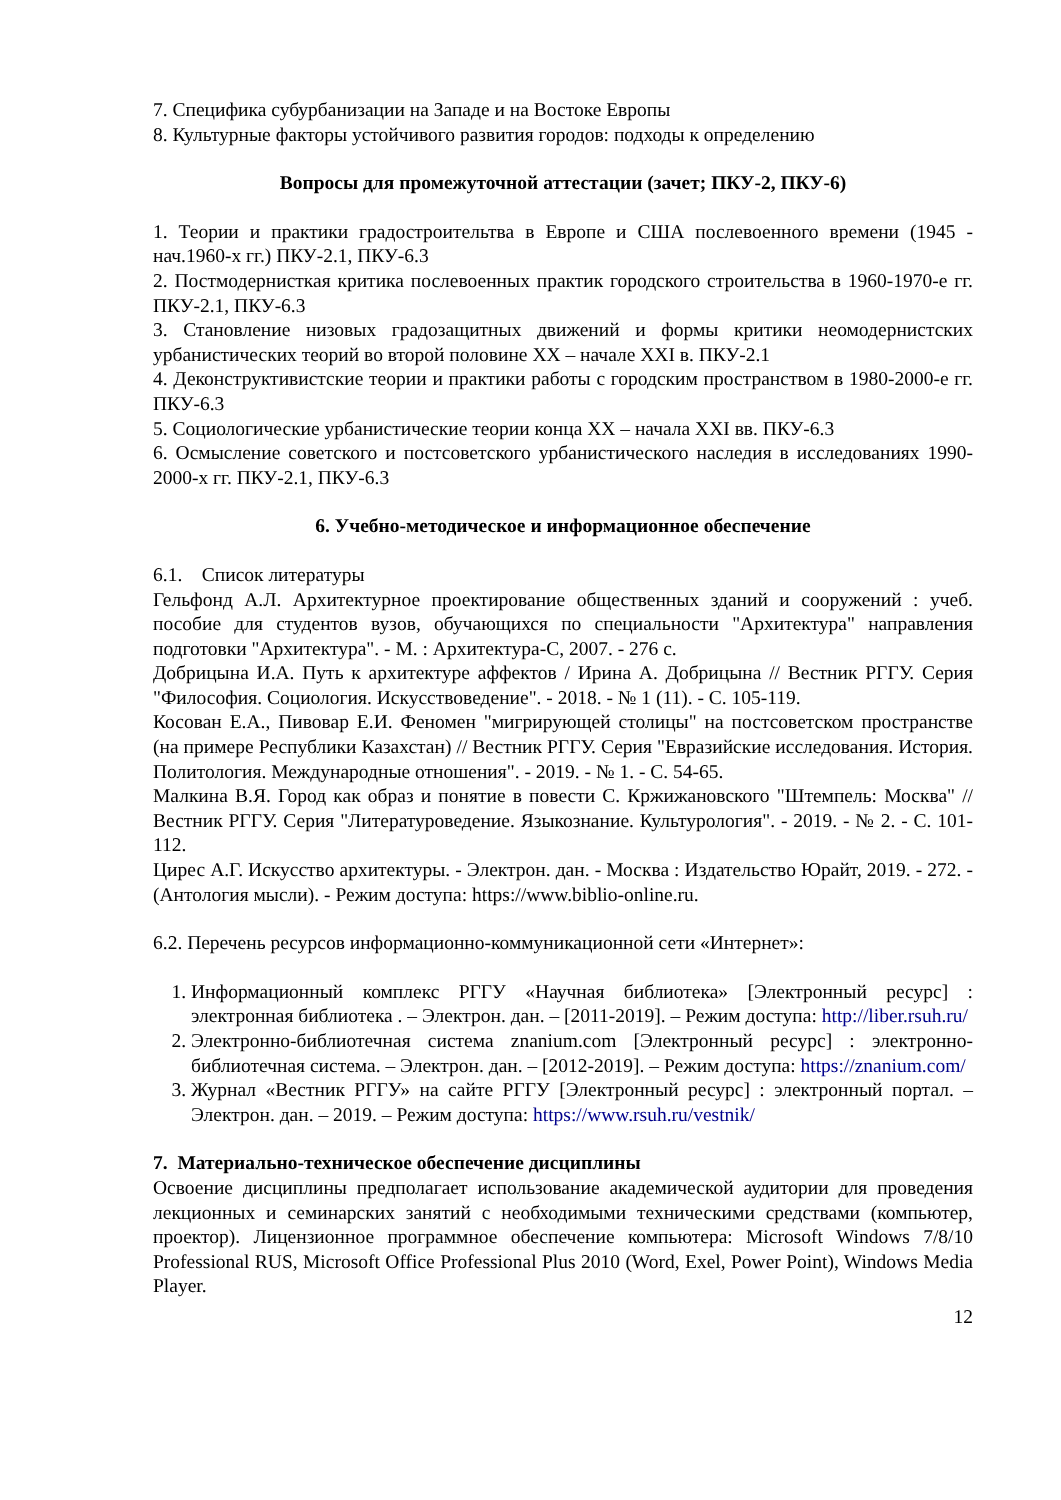7. Специфика субурбанизации на Западе и на Востоке Европы
8. Культурные факторы устойчивого развития городов: подходы к определению
Вопросы для промежуточной аттестации (зачет; ПКУ-2, ПКУ-6)
1. Теории и практики градостроительтва в Европе и США послевоенного времени (1945 - нач.1960-х гг.) ПКУ-2.1, ПКУ-6.3
2. Постмодернисткая критика послевоенных практик городского строительства в 1960-1970-е гг. ПКУ-2.1, ПКУ-6.3
3. Становление низовых градозащитных движений и формы критики неомодернистских урбанистических теорий во второй половине XX – начале XXI в. ПКУ-2.1
4. Деконструктивистские теории и практики работы с городским пространством в 1980-2000-е гг. ПКУ-6.3
5. Социологические урбанистические теории конца XX – начала XXI вв. ПКУ-6.3
6. Осмысление советского и постсоветского урбанистического наследия в исследованиях 1990-2000-х гг. ПКУ-2.1, ПКУ-6.3
6. Учебно-методическое и информационное обеспечение
6.1. Список литературы
Гельфонд А.Л. Архитектурное проектирование общественных зданий и сооружений : учеб. пособие для студентов вузов, обучающихся по специальности "Архитектура" направления подготовки "Архитектура". - М. : Архитектура-С, 2007. - 276 с.
Добрицына И.А. Путь к архитектуре аффектов / Ирина А. Добрицына // Вестник РГГУ. Серия "Философия. Социология. Искусствоведение". - 2018. - № 1 (11). - С. 105-119.
Косован Е.А., Пивовар Е.И. Феномен "мигрирующей столицы" на постсоветском пространстве (на примере Республики Казахстан) // Вестник РГГУ. Серия "Евразийские исследования. История. Политология. Международные отношения". - 2019. - № 1. - С. 54-65.
Малкина В.Я. Город как образ и понятие в повести С. Кржижановского "Штемпель: Москва" // Вестник РГГУ. Серия "Литературоведение. Языкознание. Культурология". - 2019. - № 2. - С. 101-112.
Цирес А.Г. Искусство архитектуры. - Электрон. дан. - Москва : Издательство Юрайт, 2019. - 272. - (Антология мысли). - Режим доступа: https://www.biblio-online.ru.
6.2. Перечень ресурсов информационно-коммуникационной сети «Интернет»:
1. Информационный комплекс РГГУ «Научная библиотека» [Электронный ресурс] : электронная библиотека . – Электрон. дан. – [2011-2019]. – Режим доступа: http://liber.rsuh.ru/
2. Электронно-библиотечная система znanium.com [Электронный ресурс] : электронно-библиотечная система. – Электрон. дан. – [2012-2019]. – Режим доступа: https://znanium.com/
3. Журнал «Вестник РГГУ» на сайте РГГУ [Электронный ресурс] : электронный портал. – Электрон. дан. – 2019. – Режим доступа: https://www.rsuh.ru/vestnik/
7. Материально-техническое обеспечение дисциплины
Освоение дисциплины предполагает использование академической аудитории для проведения лекционных и семинарских занятий с необходимыми техническими средствами (компьютер, проектор). Лицензионное программное обеспечение компьютера: Microsoft Windows 7/8/10 Professional RUS, Microsoft Office Professional Plus 2010 (Word, Exel, Power Point), Windows Media Player.
12